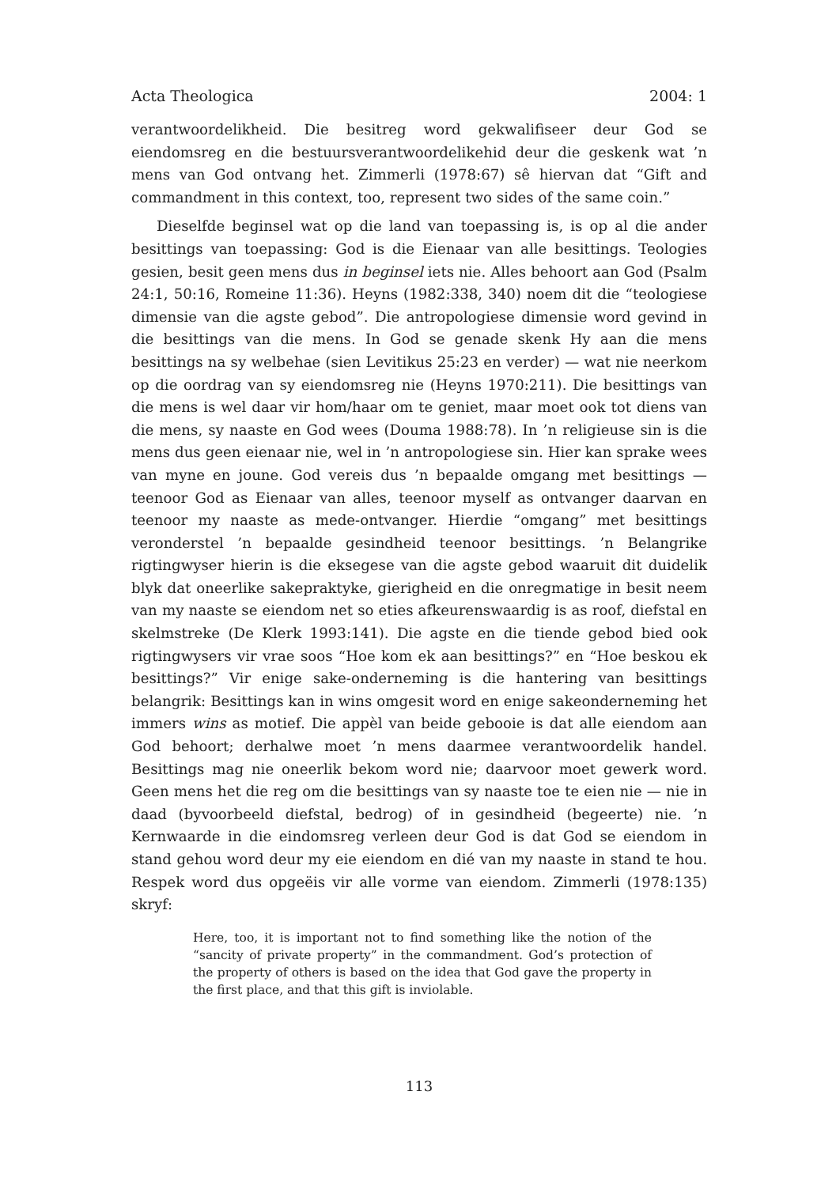Acta Theologica 2004: 1
verantwoordelikheid. Die besitreg word gekwalifiseer deur God se eiendomsreg en die bestuursverantwoordelikehid deur die geskenk wat ’n mens van God ontvang het. Zimmerli (1978:67) sê hiervan dat “Gift and commandment in this context, too, represent two sides of the same coin.”
Dieselfde beginsel wat op die land van toepassing is, is op al die ander besittings van toepassing: God is die Eienaar van alle besittings. Teologies gesien, besit geen mens dus in beginsel iets nie. Alles behoort aan God (Psalm 24:1, 50:16, Romeine 11:36). Heyns (1982:338, 340) noem dit die “teologiese dimensie van die agste gebod”. Die antropologiese dimensie word gevind in die besittings van die mens. In God se genade skenk Hy aan die mens besittings na sy welbehae (sien Levitikus 25:23 en verder) — wat nie neerkom op die oordrag van sy eiendomsreg nie (Heyns 1970:211). Die besittings van die mens is wel daar vir hom/haar om te geniet, maar moet ook tot diens van die mens, sy naaste en God wees (Douma 1988:78). In ’n religieuse sin is die mens dus geen eienaar nie, wel in ’n antropologiese sin. Hier kan sprake wees van myne en joune. God vereis dus ’n bepaalde omgang met besittings — teenoor God as Eienaar van alles, teenoor myself as ontvanger daarvan en teenoor my naaste as mede-ontvanger. Hierdie “omgang” met besittings veronderstel ’n bepaalde gesindheid teenoor besittings. ’n Belangrike rigtingwyser hierin is die eksegese van die agste gebod waaruit dit duidelik blyk dat oneerlike sakepraktyke, gierigheid en die onregmatige in besit neem van my naaste se eiendom net so eties afkeurenswaardig is as roof, diefstal en skelmstreke (De Klerk 1993:141). Die agste en die tiende gebod bied ook rigtingwysers vir vrae soos “Hoe kom ek aan besittings?” en “Hoe beskou ek besittings?” Vir enige sake-onderneming is die hantering van besittings belangrik: Besittings kan in wins omgesit word en enige sakeonderneming het immers wins as motief. Die appèl van beide gebooie is dat alle eiendom aan God behoort; derhalwe moet ’n mens daarmee verantwoordelik handel. Besittings mag nie oneerlik bekom word nie; daarvoor moet gewerk word. Geen mens het die reg om die besittings van sy naaste toe te eien nie — nie in daad (byvoorbeeld diefstal, bedrog) of in gesindheid (begeerte) nie. ’n Kernwaarde in die eindomsreg verleen deur God is dat God se eiendom in stand gehou word deur my eie eiendom en dié van my naaste in stand te hou. Respek word dus opgeëis vir alle vorme van eiendom. Zimmerli (1978:135) skryf:
Here, too, it is important not to find something like the notion of the “sancity of private property” in the commandment. God’s protection of the property of others is based on the idea that God gave the property in the first place, and that this gift is inviolable.
113